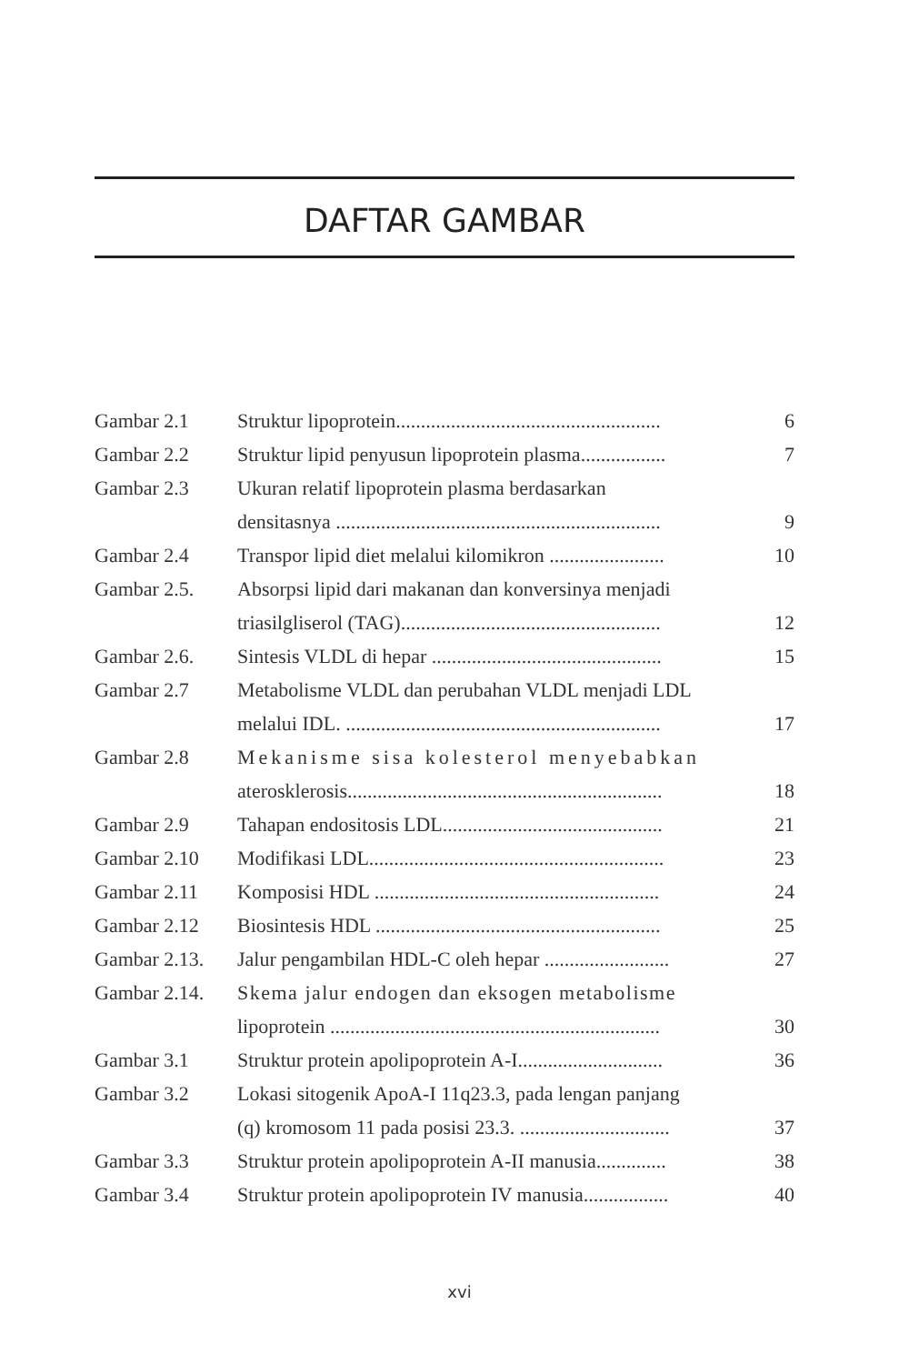DAFTAR GAMBAR
| Gambar 2.1 | Struktur lipoprotein..................................................... | 6 |
| Gambar 2.2 | Struktur lipid penyusun lipoprotein plasma................. | 7 |
| Gambar 2.3 | Ukuran relatif lipoprotein plasma berdasarkan | |
| | densitasnya ................................................................. | 9 |
| Gambar 2.4 | Transpor lipid diet melalui kilomikron ....................... | 10 |
| Gambar 2.5. | Absorpsi lipid dari makanan dan konversinya menjadi | |
| | triasilgliserol (TAG).................................................... | 12 |
| Gambar 2.6. | Sintesis VLDL di hepar .............................................. | 15 |
| Gambar 2.7 | Metabolisme VLDL dan perubahan VLDL menjadi LDL | |
| | melalui IDL. ............................................................... | 17 |
| Gambar 2.8 | Mekanisme sisa kolesterol menyebabkan | |
| | aterosklerosis............................................................... | 18 |
| Gambar 2.9 | Tahapan endositosis LDL............................................ | 21 |
| Gambar 2.10 | Modifikasi LDL........................................................... | 23 |
| Gambar 2.11 | Komposisi HDL ......................................................... | 24 |
| Gambar 2.12 | Biosintesis HDL ......................................................... | 25 |
| Gambar 2.13. | Jalur pengambilan HDL-C oleh hepar ......................... | 27 |
| Gambar 2.14. | Skema jalur endogen dan eksogen metabolisme | |
| | lipoprotein .................................................................. | 30 |
| Gambar 3.1 | Struktur protein apolipoprotein A-I............................. | 36 |
| Gambar 3.2 | Lokasi sitogenik ApoA-I 11q23.3, pada lengan panjang | |
| | (q) kromosom 11 pada posisi 23.3. .............................. | 37 |
| Gambar 3.3 | Struktur protein apolipoprotein A-II manusia.............. | 38 |
| Gambar 3.4 | Struktur protein apolipoprotein IV manusia................. | 40 |
xvi